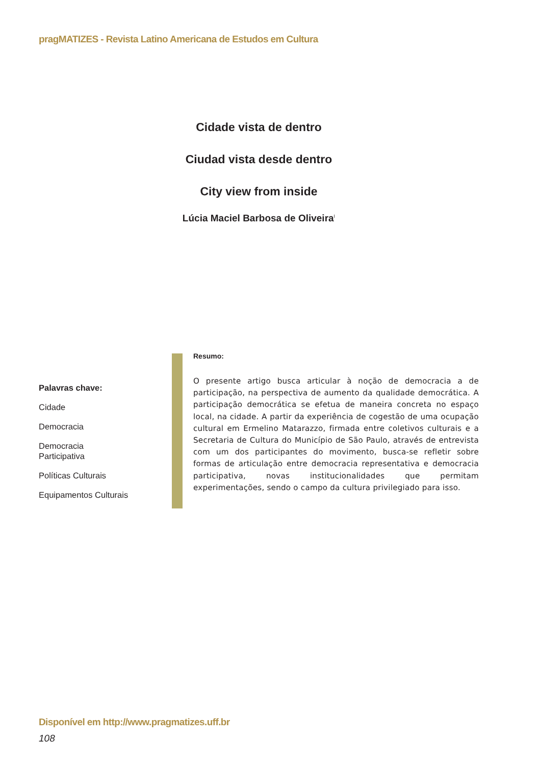pragMATIZES - Revista Latino Americana de Estudos em Cultura
Cidade vista de dentro
Ciudad vista desde dentro
City view from inside
Lúcia Maciel Barbosa de Oliveira<sup>I</sup>
Palavras chave:
Cidade
Democracia
Democracia
Participativa
Políticas Culturais
Equipamentos Culturais
Resumo:
O presente artigo busca articular à noção de democracia a de participação, na perspectiva de aumento da qualidade democrática. A participação democrática se efetua de maneira concreta no espaço local, na cidade. A partir da experiência de cogestão de uma ocupação cultural em Ermelino Matarazzo, firmada entre coletivos culturais e a Secretaria de Cultura do Município de São Paulo, através de entrevista com um dos participantes do movimento, busca-se refletir sobre formas de articulação entre democracia representativa e democracia participativa, novas institucionalidades que permitam experimentações, sendo o campo da cultura privilegiado para isso.
Disponível em http://www.pragmatizes.uff.br
108